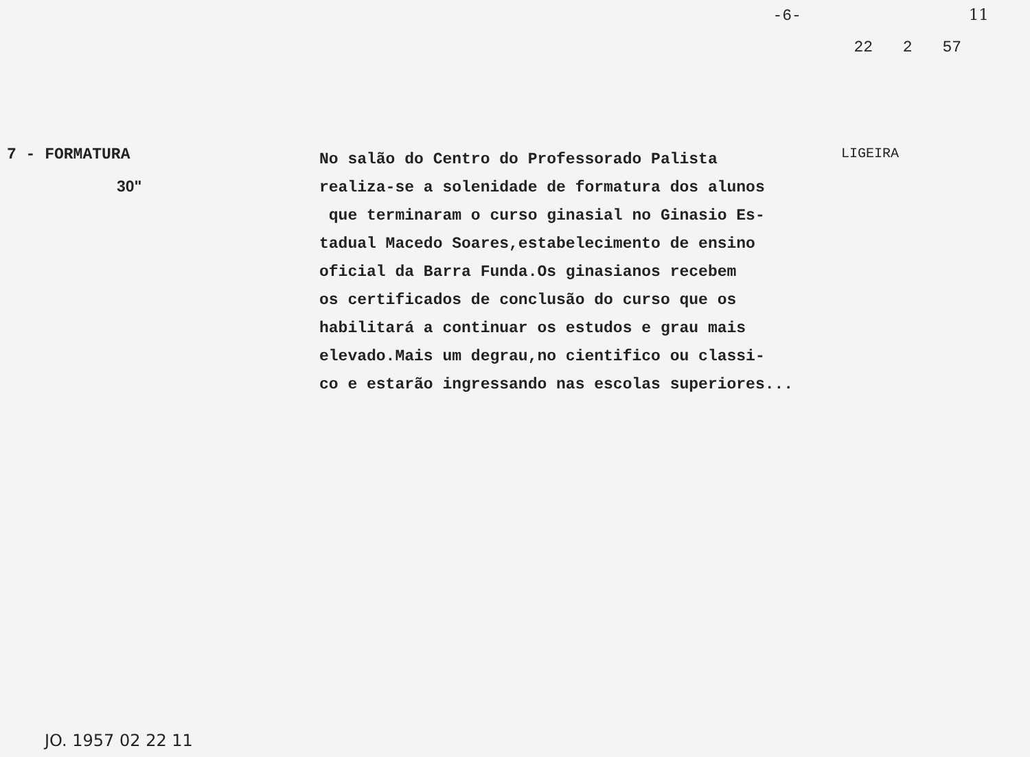-6- 11
22 2 57
7 - FORMATURA
30"
No salão do Centro do Professorado Palista
realiza-se a solenidade de formatura dos alunos
que terminaram o curso ginasial no Ginasio Es-
tadual Macedo Soares,estabelecimento de ensino
oficial da Barra Funda.Os ginasianos recebem
os certificados de conclusão do curso que os
habilitará a continuar os estudos e grau mais
elevado.Mais um degrau,no cientifico ou classi-
co e estarão ingressando nas escolas superiores...
LIGEIRA
JO. 1957 02 22 11